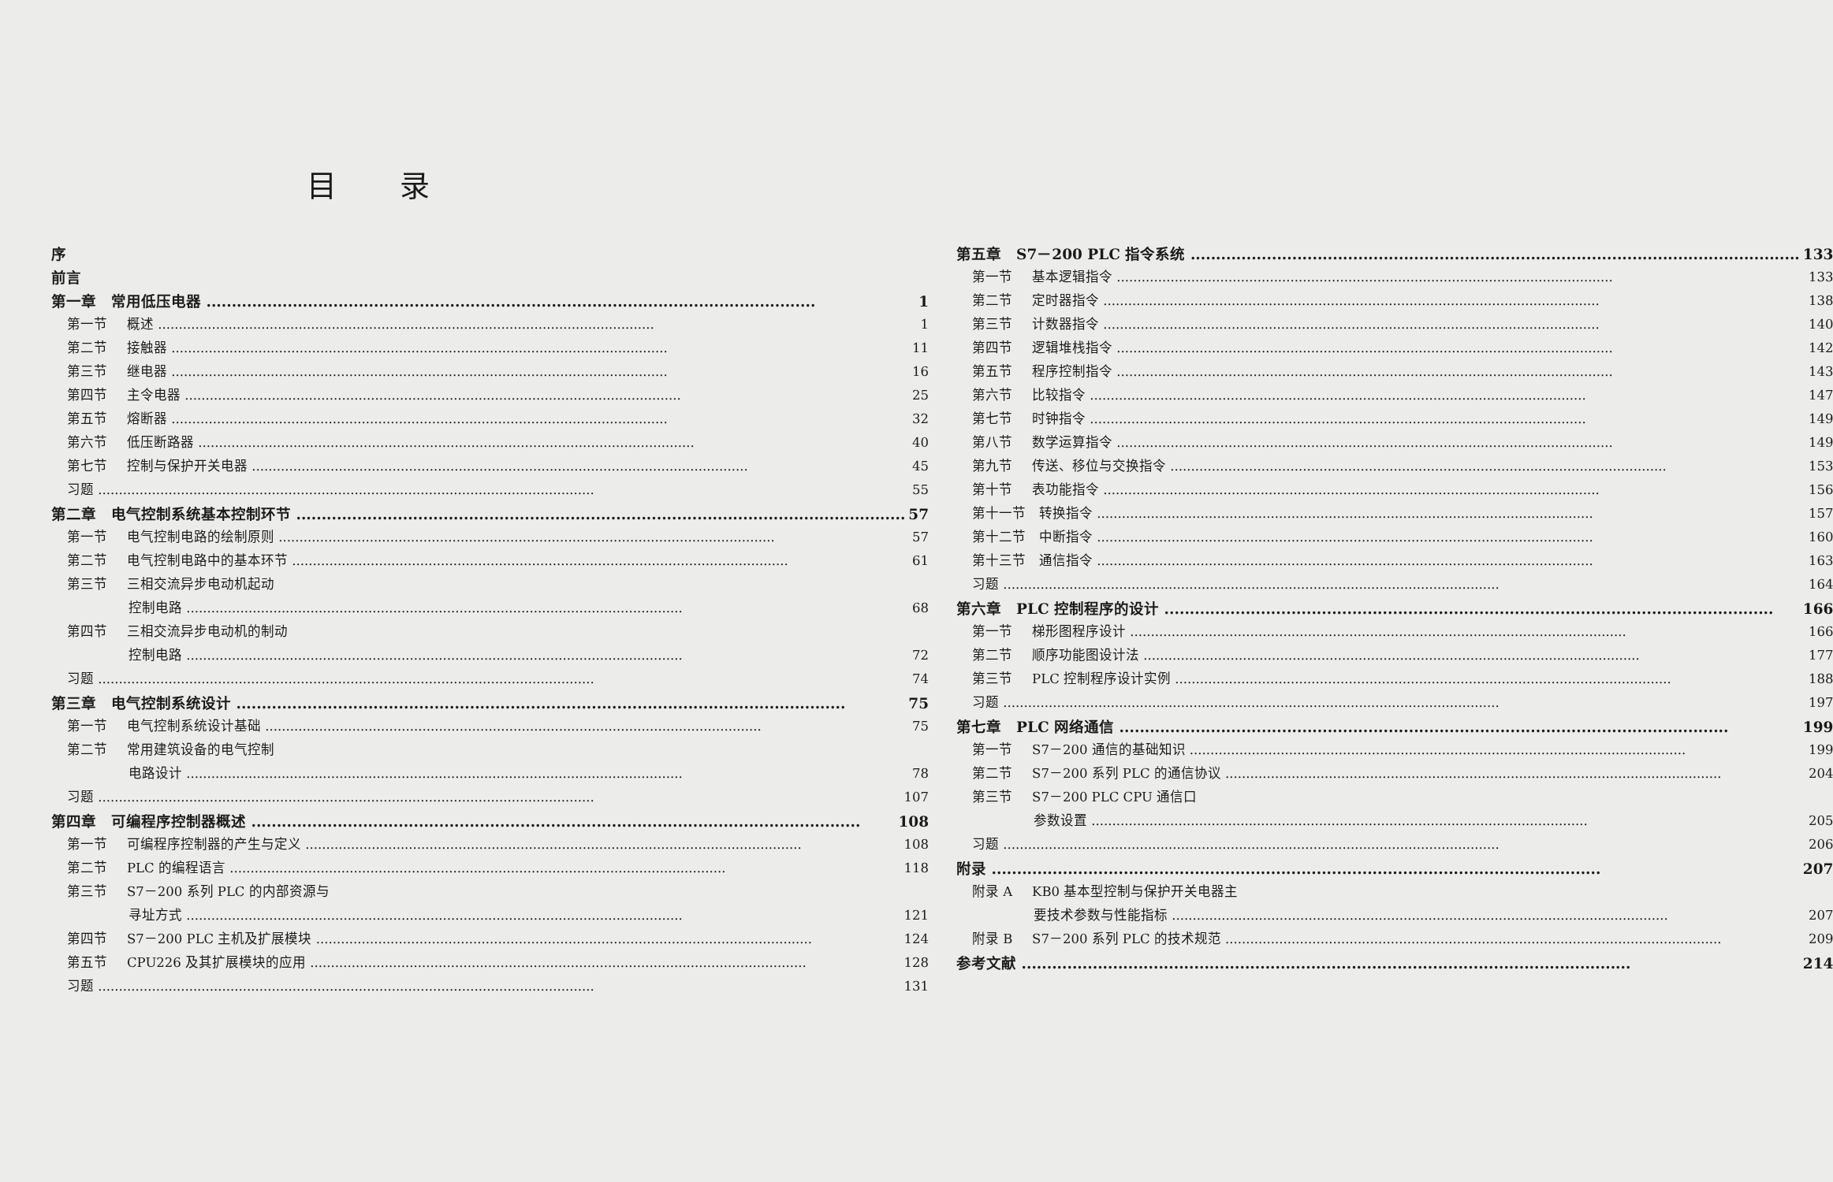目录
序
前言
第一章　常用低压电器 1
第一节 概述 1
第二节 接触器 11
第三节 继电器 16
第四节 主令电器 25
第五节 熔断器 32
第六节 低压断路器 40
第七节 控制与保护开关电器 45
习题 55
第二章　电气控制系统基本控制环节 57
第一节 电气控制电路的绘制原则 57
第二节 电气控制电路中的基本环节 61
第三节 三相交流异步电动机起动
控制电路 68
第四节 三相交流异步电动机的制动
控制电路 72
习题 74
第三章　电气控制系统设计 75
第一节 电气控制系统设计基础 75
第二节 常用建筑设备的电气控制
电路设计 78
习题 107
第四章　可编程序控制器概述 108
第一节 可编程序控制器的产生与定义 108
第二节 PLC 的编程语言 118
第三节 S7－200 系列 PLC 的内部资源与
寻址方式 121
第四节 S7－200 PLC 主机及扩展模块 124
第五节 CPU226 及其扩展模块的应用 128
习题 131
第五章　S7－200 PLC 指令系统 133
第一节 基本逻辑指令 133
第二节 定时器指令 138
第三节 计数器指令 140
第四节 逻辑堆栈指令 142
第五节 程序控制指令 143
第六节 比较指令 147
第七节 时钟指令 149
第八节 数学运算指令 149
第九节 传送、移位与交换指令 153
第十节 表功能指令 156
第十一节　转换指令 157
第十二节　中断指令 160
第十三节　通信指令 163
习题 164
第六章　PLC 控制程序的设计 166
第一节 梯形图程序设计 166
第二节 顺序功能图设计法 177
第三节 PLC 控制程序设计实例 188
习题 197
第七章　PLC 网络通信 199
第一节 S7－200 通信的基础知识 199
第二节 S7－200 系列 PLC 的通信协议 204
第三节 S7－200 PLC CPU 通信口
参数设置 205
习题 206
附录 207
附录 A KB0 基本型控制与保护开关电器主
要技术参数与性能指标 207
附录 B S7－200 系列 PLC 的技术规范 209
参考文献 214